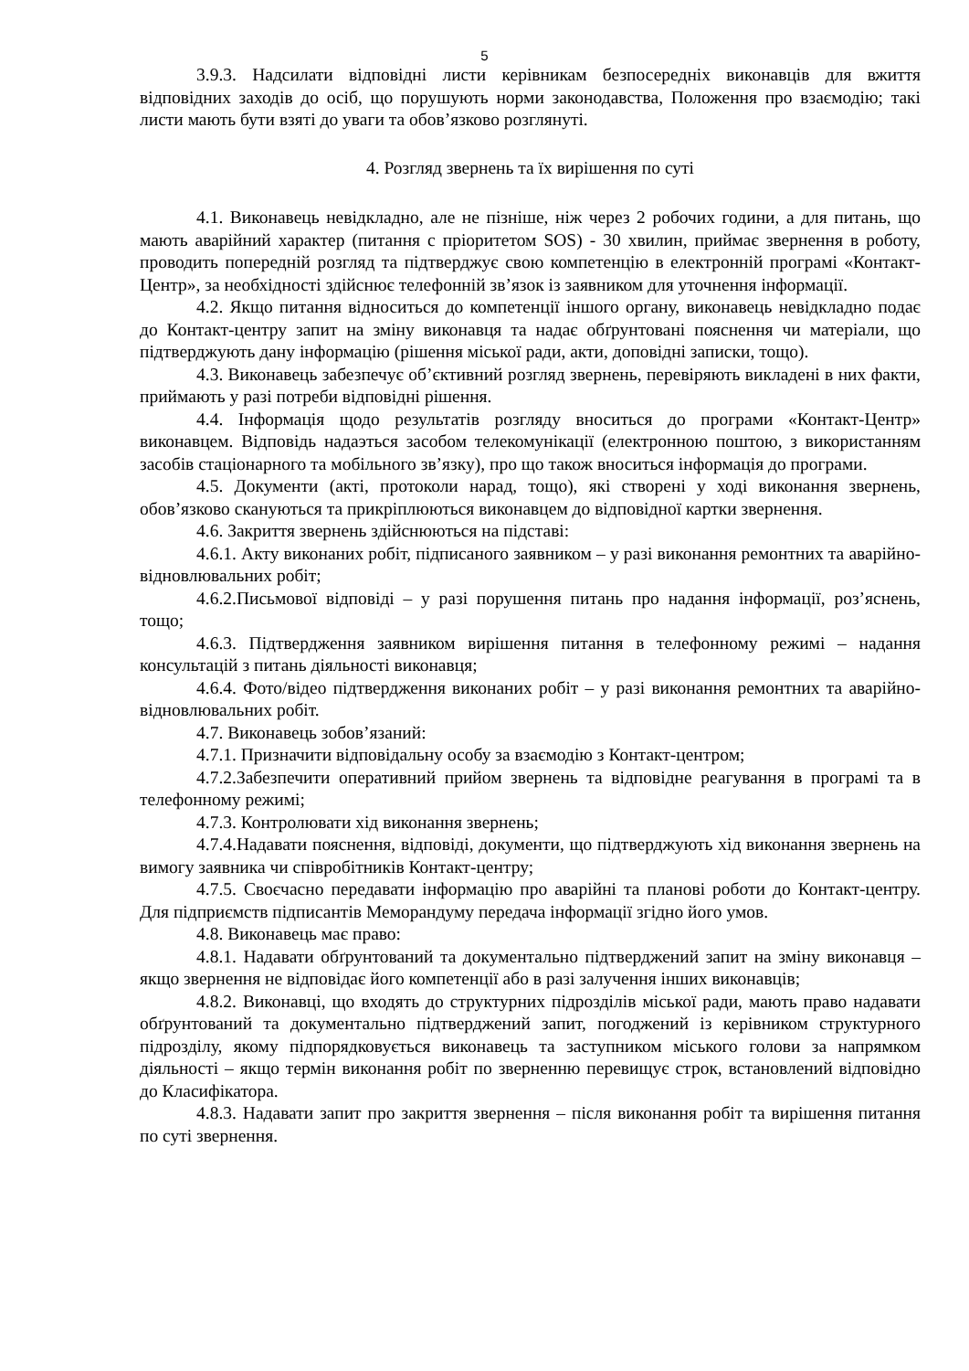5
3.9.3. Надсилати відповідні листи керівникам безпосередніх виконавців для вжиття відповідних заходів до осіб, що порушують норми законодавства, Положення про взаємодію; такі листи мають бути взяті до уваги та обов’язково розглянуті.
4. Розгляд звернень та їх вирішення по суті
4.1. Виконавець невідкладно, але не пізніше, ніж через 2 робочих години, а для питань, що мають аварійний характер (питання с пріоритетом SOS) - 30 хвилин, приймає звернення в роботу, проводить попередній розгляд та підтверджує свою компетенцію в електронній програмі «Контакт-Центр», за необхідності здійснює телефонній зв’язок із заявником для уточнення інформації.
4.2. Якщо питання відноситься до компетенції іншого органу, виконавець невідкладно подає до Контакт-центру запит на зміну виконавця та надає обґрунтовані пояснення чи матеріали, що підтверджують дану інформацію (рішення міської ради, акти, доповідні записки, тощо).
4.3. Виконавець забезпечує об’єктивний розгляд звернень, перевіряють викладені в них факти, приймають у разі потреби відповідні рішення.
4.4. Інформація щодо результатів розгляду вноситься до програми «Контакт-Центр» виконавцем. Відповідь надаэться засобом телекомунікації (електронною поштою, з використанням засобів стаціонарного та мобільного зв’язку), про що також вноситься інформація до програми.
4.5. Документи (акті, протоколи нарад, тощо), які створені у ході виконання звернень, обов’язково скануються та прикріплюються виконавцем до відповідної картки звернення.
4.6. Закриття звернень здійснюються на підставі:
4.6.1. Акту виконаних робіт, підписаного заявником – у разі виконання ремонтних та аварійно-відновлювальних робіт;
4.6.2.Письмової відповіді – у разі порушення питань про надання інформації, роз’яснень, тощо;
4.6.3. Підтвердження заявником вирішення питання в телефонному режимі – надання консультацій з питань діяльності виконавця;
4.6.4. Фото/відео підтвердження виконаних робіт – у разі виконання ремонтних та аварійно-відновлювальних робіт.
4.7. Виконавець зобов’язаний:
4.7.1. Призначити відповідальну особу за взаємодію з Контакт-центром;
4.7.2.Забезпечити оперативний прийом звернень та відповідне реагування в програмі та в телефонному режимі;
4.7.3. Контролювати хід виконання звернень;
4.7.4.Надавати пояснення, відповіді, документи, що підтверджують хід виконання звернень на вимогу заявника чи співробітників Контакт-центру;
4.7.5. Своєчасно передавати інформацію про аварійні та планові роботи до Контакт-центру. Для підприємств підписантів Меморандуму передача інформації згідно його умов.
4.8. Виконавець має право:
4.8.1. Надавати обґрунтований та документально підтверджений запит на зміну виконавця – якщо звернення не відповідає його компетенції або в разі залучення інших виконавців;
4.8.2. Виконавці, що входять до структурних підрозділів міської ради, мають право надавати обґрунтований та документально підтверджений запит, погоджений із керівником структурного підрозділу, якому підпорядковується виконавець та заступником міського голови за напрямком діяльності – якщо термін виконання робіт по зверненню перевищує строк, встановлений відповідно до Класифікатора.
4.8.3. Надавати запит про закриття звернення – після виконання робіт та вирішення питання по суті звернення.